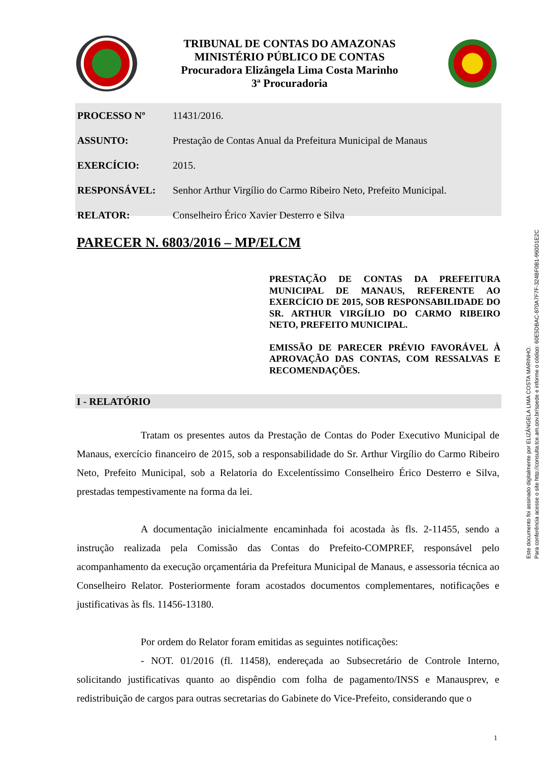TRIBUNAL DE CONTAS DO AMAZONAS
MINISTÉRIO PÚBLICO DE CONTAS
Procuradora Elizângela Lima Costa Marinho
3ª Procuradoria
PROCESSO Nº 11431/2016.
ASSUNTO: Prestação de Contas Anual da Prefeitura Municipal de Manaus
EXERCÍCIO: 2015.
RESPONSÁVEL: Senhor Arthur Virgílio do Carmo Ribeiro Neto, Prefeito Municipal.
RELATOR: Conselheiro Érico Xavier Desterro e Silva
PARECER N. 6803/2016 – MP/ELCM
PRESTAÇÃO DE CONTAS DA PREFEITURA MUNICIPAL DE MANAUS, REFERENTE AO EXERCÍCIO DE 2015, SOB RESPONSABILIDADE DO SR. ARTHUR VIRGÍLIO DO CARMO RIBEIRO NETO, PREFEITO MUNICIPAL.
EMISSÃO DE PARECER PRÉVIO FAVORÁVEL À APROVAÇÃO DAS CONTAS, COM RESSALVAS E RECOMENDAÇÕES.
I - RELATÓRIO
Tratam os presentes autos da Prestação de Contas do Poder Executivo Municipal de Manaus, exercício financeiro de 2015, sob a responsabilidade do Sr. Arthur Virgílio do Carmo Ribeiro Neto, Prefeito Municipal, sob a Relatoria do Excelentíssimo Conselheiro Érico Desterro e Silva, prestadas tempestivamente na forma da lei.
A documentação inicialmente encaminhada foi acostada às fls. 2-11455, sendo a instrução realizada pela Comissão das Contas do Prefeito-COMPREF, responsável pelo acompanhamento da execução orçamentária da Prefeitura Municipal de Manaus, e assessoria técnica ao Conselheiro Relator. Posteriormente foram acostados documentos complementares, notificações e justificativas às fls. 11456-13180.
Por ordem do Relator foram emitidas as seguintes notificações:
- NOT. 01/2016 (fl. 11458), endereçada ao Subsecretário de Controle Interno, solicitando justificativas quanto ao dispêndio com folha de pagamento/INSS e Manausprev, e redistribuição de cargos para outras secretarias do Gabinete do Vice-Prefeito, considerando que o
1
Este documento foi assinado digitalmente por ELIZÂNGELA LIMA COSTA MARINHO.
Para conferência acesse o site http://consulta.tce.am.gov.br/spede e informe o código: 60E5DBAC-870A7F7F-324BF0B1-960D1E2C